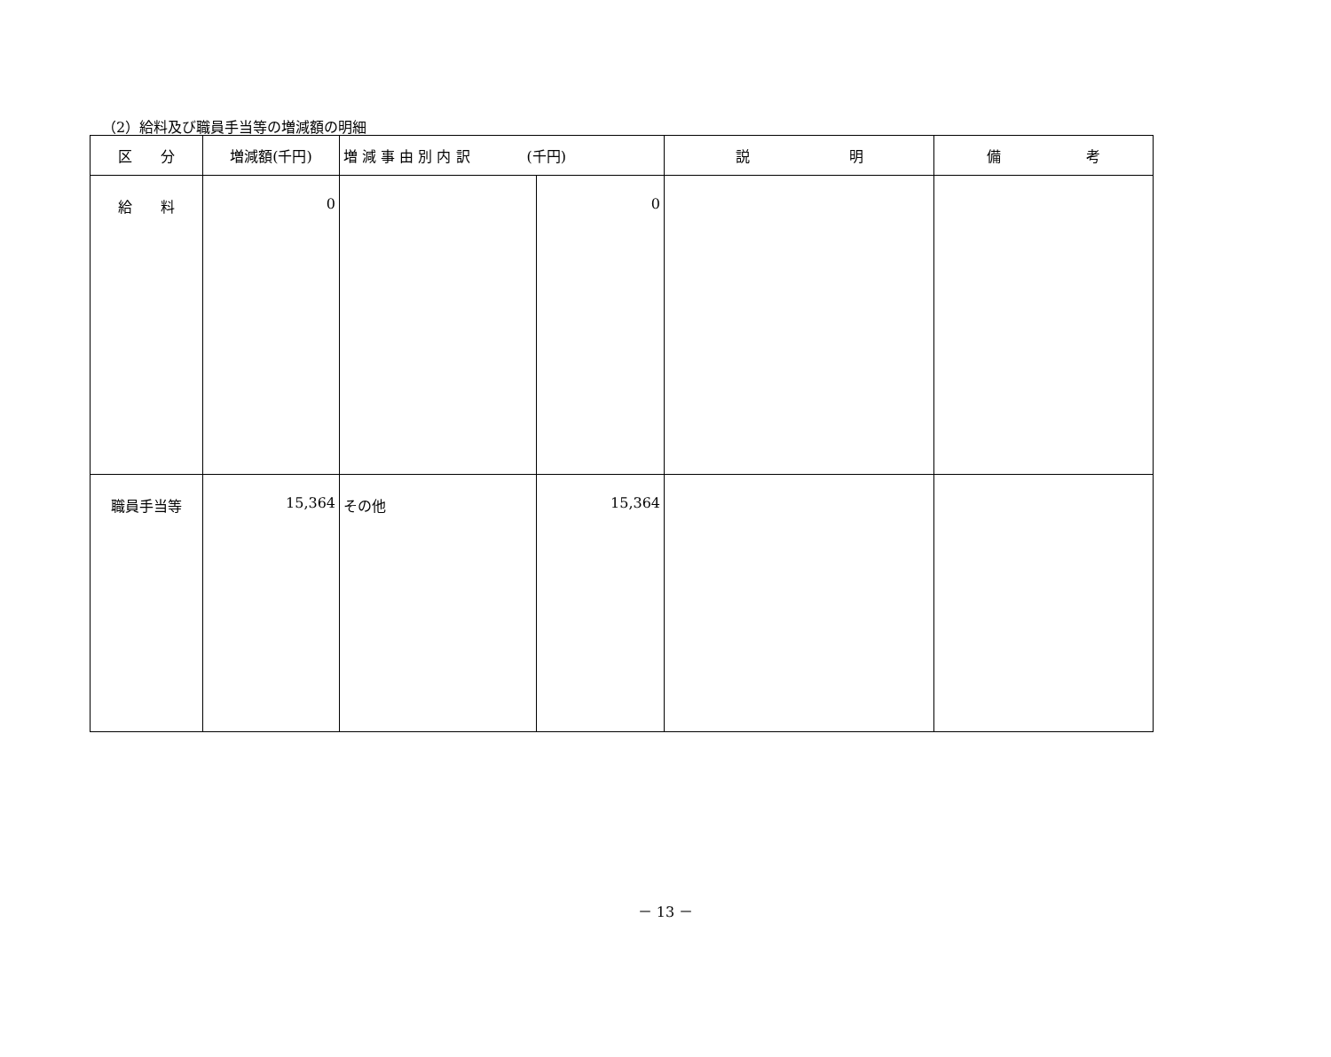（2）給料及び職員手当等の増減額の明細
| 区 分 | 増減額(千円) | 増 減 事 由 別 内 訳 (千円) | | 説 明 | 備 考 |
| --- | --- | --- | --- | --- | --- |
| 給 料 | 0 | | 0 | | |
| 職員手当等 | 15,364 | その他 | 15,364 | | |
－ 13 －